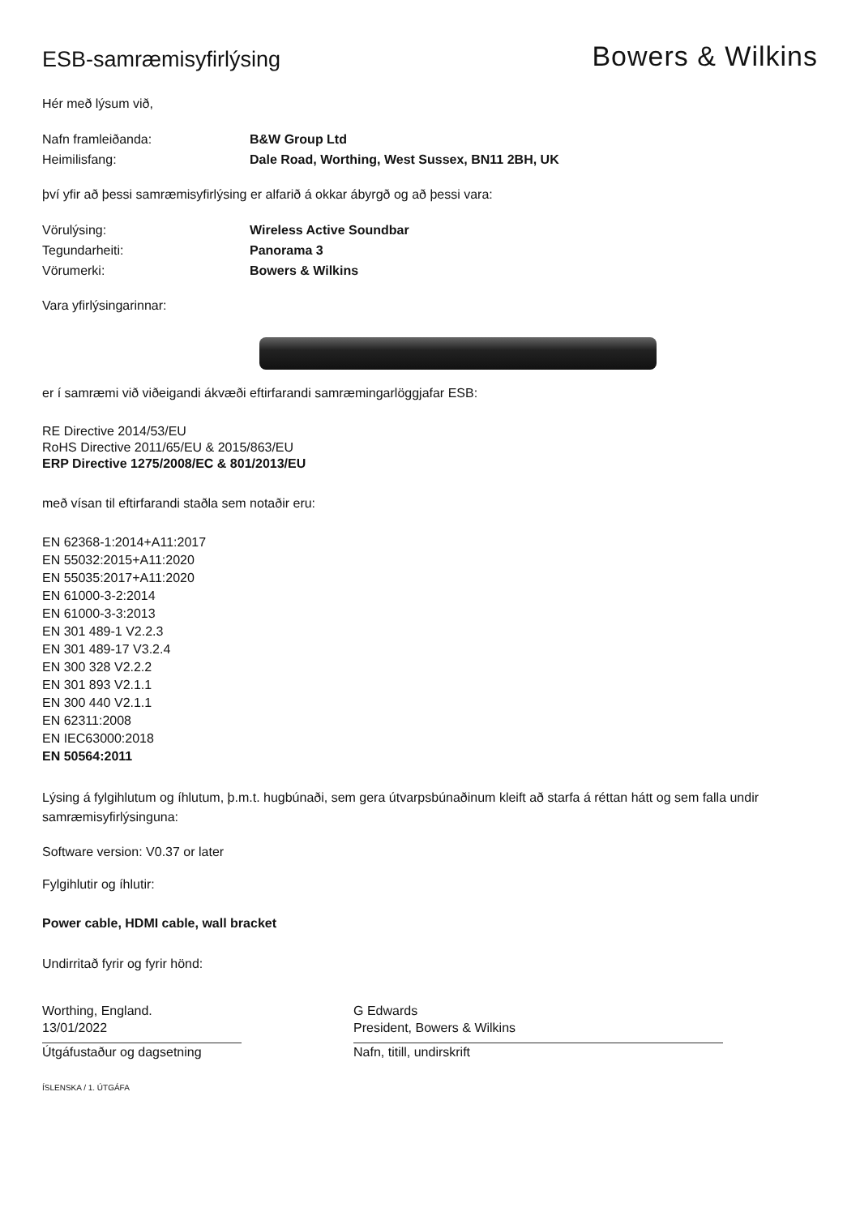ESB-samræmisyfirlýsing
Bowers & Wilkins
Hér með lýsum við,
Nafn framleiðanda: B&W Group Ltd
Heimilisfang: Dale Road, Worthing, West Sussex, BN11 2BH, UK
því yfir að þessi samræmisyfirlýsing er alfarið á okkar ábyrgð og að þessi vara:
Vörulýsing: Wireless Active Soundbar
Tegundarheiti: Panorama 3
Vörumerki: Bowers & Wilkins
Vara yfirlýsingarinnar:
er í samræmi við viðeigandi ákvæði eftirfarandi samræmingarlöggjafar ESB:
RE Directive 2014/53/EU
RoHS Directive 2011/65/EU & 2015/863/EU
ERP Directive 1275/2008/EC & 801/2013/EU
með vísan til eftirfarandi staðla sem notaðir eru:
EN 62368-1:2014+A11:2017
EN 55032:2015+A11:2020
EN 55035:2017+A11:2020
EN 61000-3-2:2014
EN 61000-3-3:2013
EN 301 489-1 V2.2.3
EN 301 489-17 V3.2.4
EN 300 328 V2.2.2
EN 301 893 V2.1.1
EN 300 440 V2.1.1
EN 62311:2008
EN IEC63000:2018
EN 50564:2011
Lýsing á fylgihlutum og íhlutum, þ.m.t. hugbúnaði, sem gera útvarpsbúnaðinum kleift að starfa á réttan hátt og sem falla undir samræmisyfirlýsinguna:
Software version: V0.37 or later
Fylgihlutir og íhlutir:
Power cable, HDMI cable, wall bracket
Undirritað fyrir og fyrir hönd:
Worthing, England.
13/01/2022
Útgáfustaður og dagsetning
G Edwards
President, Bowers & Wilkins
Nafn, titill, undirskrift
ÍSLENSKA / 1. ÚTGÁFA